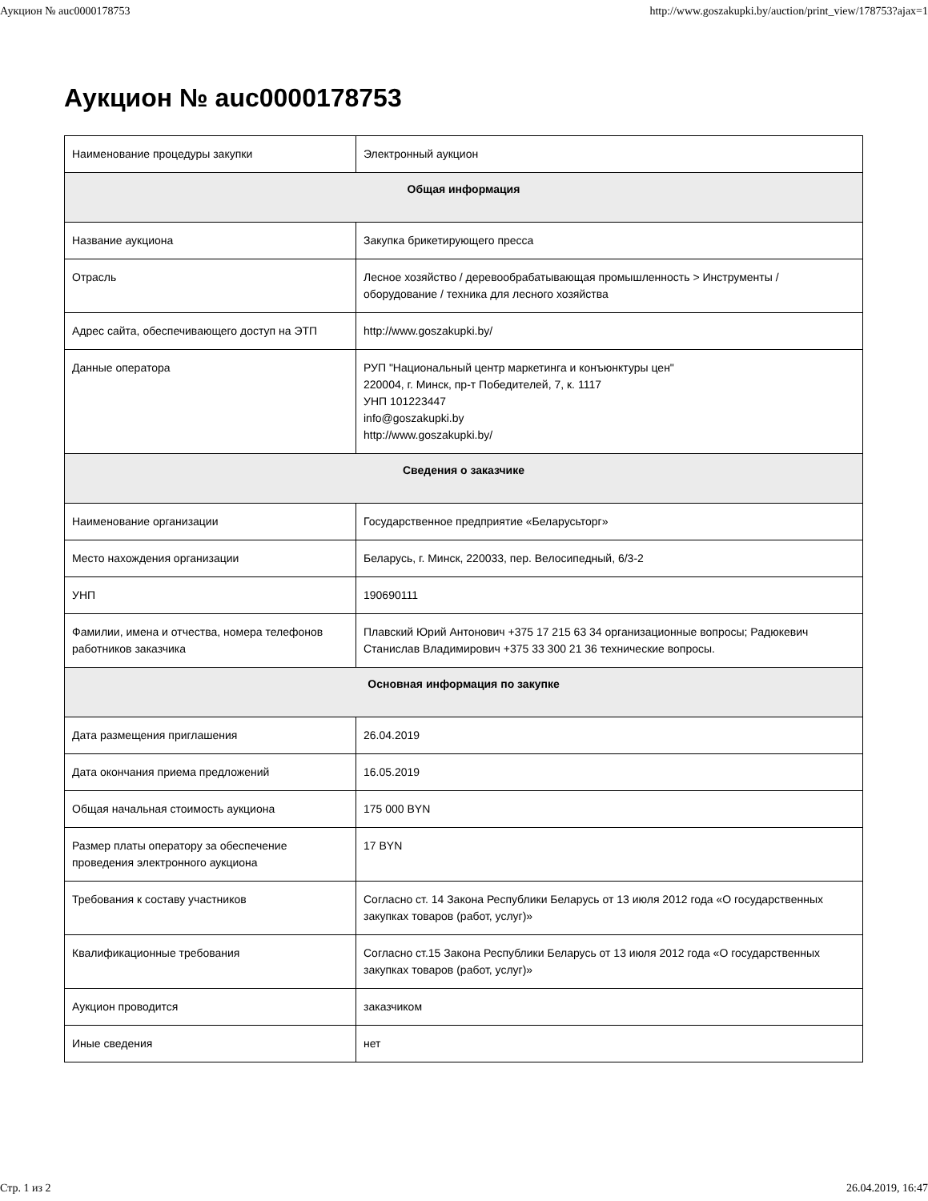Аукцион № auc0000178753 http://www.goszakupki.by/auction/print_view/178753?ajax=1
Аукцион № auc0000178753
| Наименование процедуры закупки | Электронный аукцион |
| Общая информация | |
| Название аукциона | Закупка брикетирующего пресса |
| Отрасль | Лесное хозяйство / деревообрабатывающая промышленность > Инструменты / оборудование / техника для лесного хозяйства |
| Адрес сайта, обеспечивающего доступ на ЭТП | http://www.goszakupki.by/ |
| Данные оператора | РУП "Национальный центр маркетинга и конъюнктуры цен" 220004, г. Минск, пр-т Победителей, 7, к. 1117 УНП 101223447 info@goszakupki.by http://www.goszakupki.by/ |
| Сведения о заказчике | |
| Наименование организации | Государственное предприятие «Беларусьторг» |
| Место нахождения организации | Беларусь, г. Минск, 220033, пер. Велосипедный, 6/3-2 |
| УНП | 190690111 |
| Фамилии, имена и отчества, номера телефонов работников заказчика | Плавский Юрий Антонович +375 17 215 63 34 организационные вопросы; Радюкевич Станислав Владимирович +375 33 300 21 36 технические вопросы. |
| Основная информация по закупке | |
| Дата размещения приглашения | 26.04.2019 |
| Дата окончания приема предложений | 16.05.2019 |
| Общая начальная стоимость аукциона | 175 000 BYN |
| Размер платы оператору за обеспечение проведения электронного аукциона | 17 BYN |
| Требования к составу участников | Согласно ст. 14 Закона Республики Беларусь от 13 июля 2012 года «О государственных закупках товаров (работ, услуг)» |
| Квалификационные требования | Согласно ст.15 Закона Республики Беларусь от 13 июля 2012 года «О государственных закупках товаров (работ, услуг)» |
| Аукцион проводится | заказчиком |
| Иные сведения | нет |
Стр. 1 из 2 26.04.2019, 16:47